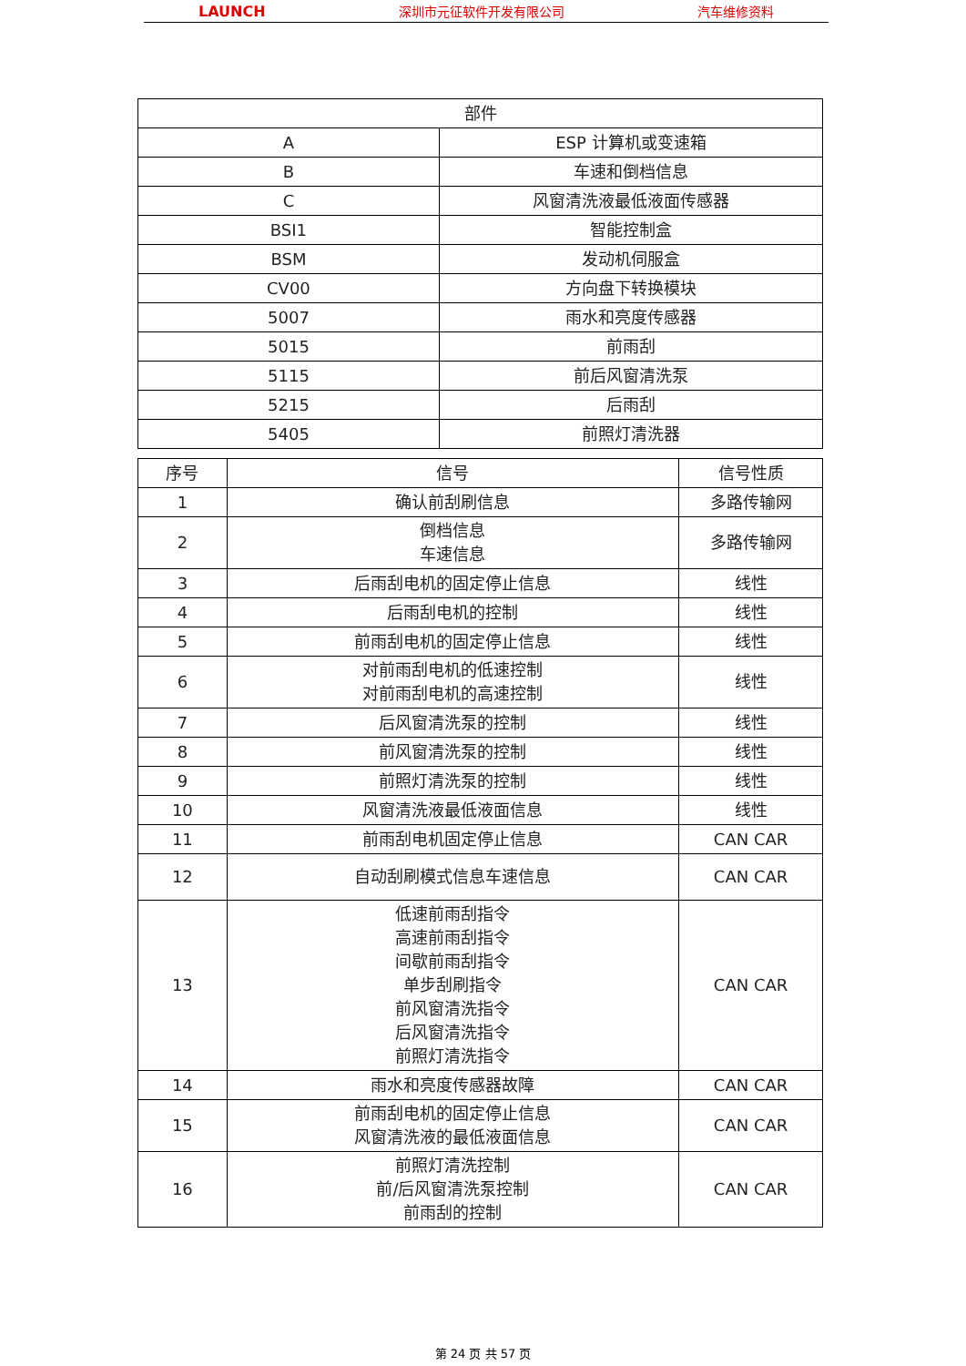LAUNCH 深圳市元征软件开发有限公司 汽车维修资料
| 部件 | |
| --- | --- |
| A | ESP 计算机或变速箱 |
| B | 车速和倒档信息 |
| C | 风窗清洗液最低液面传感器 |
| BSI1 | 智能控制盒 |
| BSM | 发动机伺服盒 |
| CV00 | 方向盘下转换模块 |
| 5007 | 雨水和亮度传感器 |
| 5015 | 前雨刮 |
| 5115 | 前后风窗清洗泵 |
| 5215 | 后雨刮 |
| 5405 | 前照灯清洗器 |
| 序号 | 信号 | 信号性质 |
| --- | --- | --- |
| 1 | 确认前刮刷信息 | 多路传输网 |
| 2 | 倒档信息 车速信息 | 多路传输网 |
| 3 | 后雨刮电机的固定停止信息 | 线性 |
| 4 | 后雨刮电机的控制 | 线性 |
| 5 | 前雨刮电机的固定停止信息 | 线性 |
| 6 | 对前雨刮电机的低速控制 对前雨刮电机的高速控制 | 线性 |
| 7 | 后风窗清洗泵的控制 | 线性 |
| 8 | 前风窗清洗泵的控制 | 线性 |
| 9 | 前照灯清洗泵的控制 | 线性 |
| 10 | 风窗清洗液最低液面信息 | 线性 |
| 11 | 前雨刮电机固定停止信息 | CAN CAR |
| 12 | 自动刮刷模式信息车速信息 | CAN CAR |
| 13 | 低速前雨刮指令 高速前雨刮指令 间歇前雨刮指令 单步刮刷指令 前风窗清洗指令 后风窗清洗指令 前照灯清洗指令 | CAN CAR |
| 14 | 雨水和亮度传感器故障 | CAN CAR |
| 15 | 前雨刮电机的固定停止信息 风窗清洗液的最低液面信息 | CAN CAR |
| 16 | 前照灯清洗控制 前/后风窗清洗泵控制 前雨刮的控制 | CAN CAR |
第 24 页 共 57 页